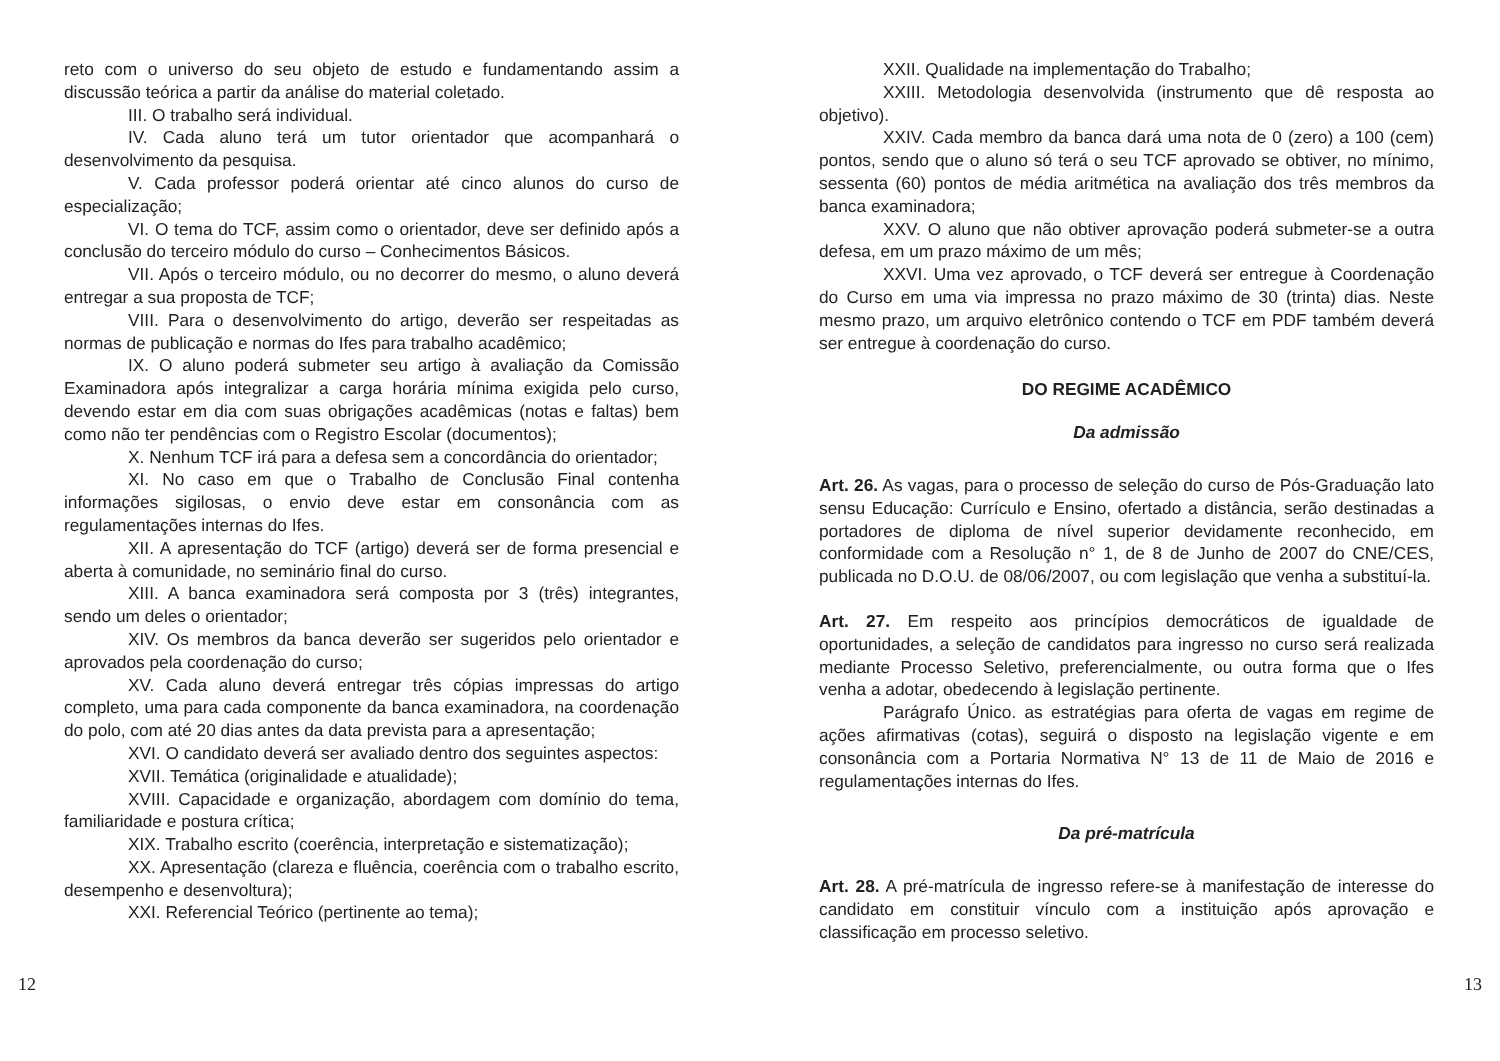reto com o universo do seu objeto de estudo e fundamentando assim a discussão teórica a partir da análise do material coletado.
III. O trabalho será individual.
IV. Cada aluno terá um tutor orientador que acompanhará o desenvolvimento da pesquisa.
V. Cada professor poderá orientar até cinco alunos do curso de especialização;
VI. O tema do TCF, assim como o orientador, deve ser definido após a conclusão do terceiro módulo do curso – Conhecimentos Básicos.
VII. Após o terceiro módulo, ou no decorrer do mesmo, o aluno deverá entregar a sua proposta de TCF;
VIII. Para o desenvolvimento do artigo, deverão ser respeitadas as normas de publicação e normas do Ifes para trabalho acadêmico;
IX. O aluno poderá submeter seu artigo à avaliação da Comissão Examinadora após integralizar a carga horária mínima exigida pelo curso, devendo estar em dia com suas obrigações acadêmicas (notas e faltas) bem como não ter pendências com o Registro Escolar (documentos);
X. Nenhum TCF irá para a defesa sem a concordância do orientador;
XI. No caso em que o Trabalho de Conclusão Final contenha informações sigilosas, o envio deve estar em consonância com as regulamentações internas do Ifes.
XII. A apresentação do TCF (artigo) deverá ser de forma presencial e aberta à comunidade, no seminário final do curso.
XIII. A banca examinadora será composta por 3 (três) integrantes, sendo um deles o orientador;
XIV. Os membros da banca deverão ser sugeridos pelo orientador e aprovados pela coordenação do curso;
XV. Cada aluno deverá entregar três cópias impressas do artigo completo, uma para cada componente da banca examinadora, na coordenação do polo, com até 20 dias antes da data prevista para a apresentação;
XVI. O candidato deverá ser avaliado dentro dos seguintes aspectos:
XVII. Temática (originalidade e atualidade);
XVIII. Capacidade e organização, abordagem com domínio do tema, familiaridade e postura crítica;
XIX. Trabalho escrito (coerência, interpretação e sistematização);
XX. Apresentação (clareza e fluência, coerência com o trabalho escrito, desempenho e desenvoltura);
XXI. Referencial Teórico (pertinente ao tema);
XXII. Qualidade na implementação do Trabalho;
XXIII. Metodologia desenvolvida (instrumento que dê resposta ao objetivo).
XXIV. Cada membro da banca dará uma nota de 0 (zero) a 100 (cem) pontos, sendo que o aluno só terá o seu TCF aprovado se obtiver, no mínimo, sessenta (60) pontos de média aritmética na avaliação dos três membros da banca examinadora;
XXV. O aluno que não obtiver aprovação poderá submeter-se a outra defesa, em um prazo máximo de um mês;
XXVI. Uma vez aprovado, o TCF deverá ser entregue à Coordenação do Curso em uma via impressa no prazo máximo de 30 (trinta) dias. Neste mesmo prazo, um arquivo eletrônico contendo o TCF em PDF também deverá ser entregue à coordenação do curso.
DO REGIME ACADÊMICO
Da admissão
Art. 26. As vagas, para o processo de seleção do curso de Pós-Graduação lato sensu Educação: Currículo e Ensino, ofertado a distância, serão destinadas a portadores de diploma de nível superior devidamente reconhecido, em conformidade com a Resolução n° 1, de 8 de Junho de 2007 do CNE/CES, publicada no D.O.U. de 08/06/2007, ou com legislação que venha a substituí-la.
Art. 27. Em respeito aos princípios democráticos de igualdade de oportunidades, a seleção de candidatos para ingresso no curso será realizada mediante Processo Seletivo, preferencialmente, ou outra forma que o Ifes venha a adotar, obedecendo à legislação pertinente.
Parágrafo Único. as estratégias para oferta de vagas em regime de ações afirmativas (cotas), seguirá o disposto na legislação vigente e em consonância com a Portaria Normativa N° 13 de 11 de Maio de 2016 e regulamentações internas do Ifes.
Da pré-matrícula
Art. 28. A pré-matrícula de ingresso refere-se à manifestação de interesse do candidato em constituir vínculo com a instituição após aprovação e classificação em processo seletivo.
12 13